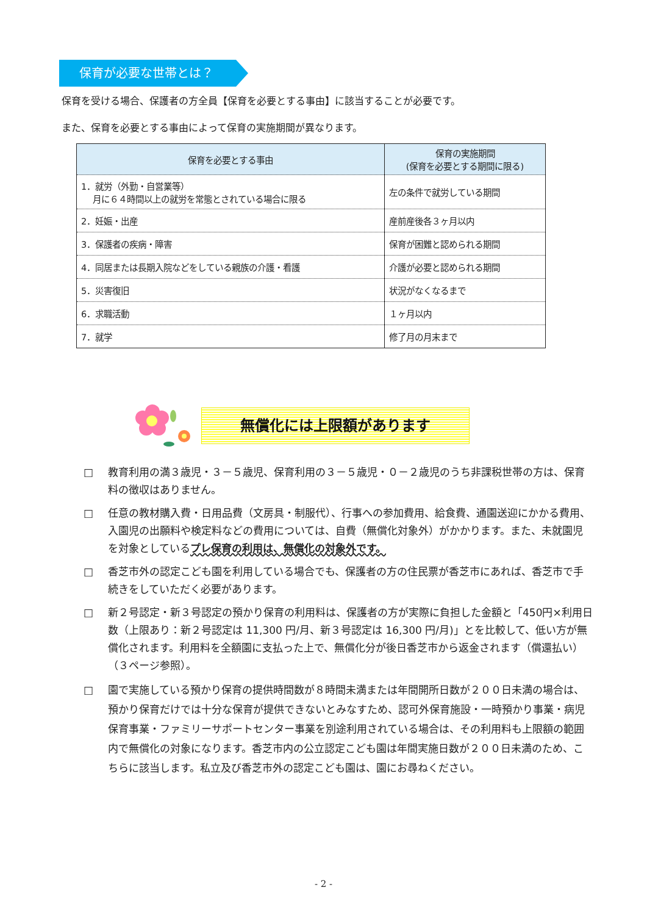保育が必要な世帯とは？
保育を受ける場合、保護者の方全員【保育を必要とする事由】に該当することが必要です。
また、保育を必要とする事由によって保育の実施期間が異なります。
| 保育を必要とする事由 | 保育の実施期間 (保育を必要とする期間に限る) |
| --- | --- |
| 1．就労（外勤・自営業等） 月に６４時間以上の就労を常態とされている場合に限る | 左の条件で就労している期間 |
| 2．妊娠・出産 | 産前産後各３ヶ月以内 |
| 3．保護者の疾病・障害 | 保育が困難と認められる期間 |
| 4．同居または長期入院などをしている親族の介護・看護 | 介護が必要と認められる期間 |
| 5．災害復旧 | 状況がなくなるまで |
| 6．求職活動 | １ヶ月以内 |
| 7．就学 | 修了月の月末まで |
無償化には上限額があります
□ 教育利用の満３歳児・３－５歳児、保育利用の３－５歳児・０－２歳児のうち非課税世帯の方は、保育料の徴収はありません。
□ 任意の教材購入費・日用品費（文房具・制服代）、行事への参加費用、給食費、通園送迎にかかる費用、入園児の出願料や検定料などの費用については、自費（無償化対象外）がかかります。また、未就園児を対象としているプレ保育の利用は、無償化の対象外です。
□ 香芝市外の認定こども園を利用している場合でも、保護者の方の住民票が香芝市にあれば、香芝市で手続きをしていただく必要があります。
□ 新２号認定・新３号認定の預かり保育の利用料は、保護者の方が実際に負担した金額と「450円×利用日数（上限あり：新２号認定は 11,300 円/月、新３号認定は 16,300 円/月)」とを比較して、低い方が無償化されます。利用料を全額園に支払った上で、無償化分が後日香芝市から返金されます（償還払い）（３ページ参照）。
□ 園で実施している預かり保育の提供時間数が８時間未満または年間開所日数が２００日未満の場合は、預かり保育だけでは十分な保育が提供できないとみなすため、認可外保育施設・一時預かり事業・病児保育事業・ファミリーサポートセンター事業を別途利用されている場合は、その利用料も上限額の範囲内で無償化の対象になります。香芝市内の公立認定こども園は年間実施日数が２００日未満のため、こちらに該当します。私立及び香芝市外の認定こども園は、園にお尋ねください。
- 2 -